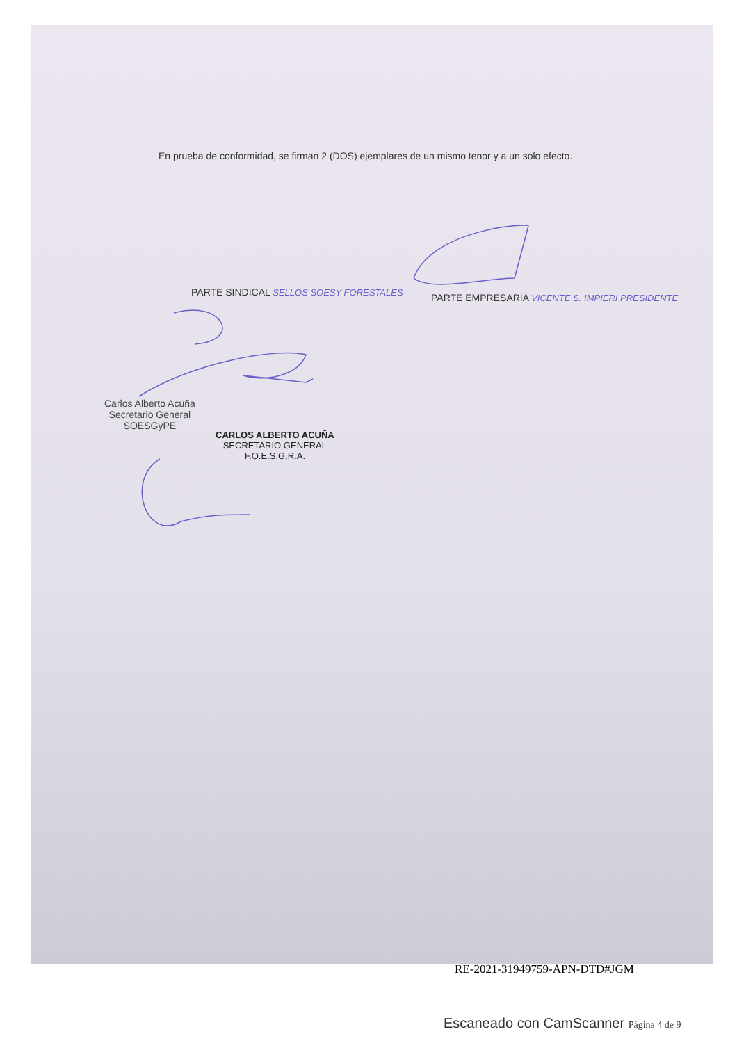En prueba de conformidad, se firman 2 (DOS) ejemplares de un mismo tenor y a un solo efecto.
PARTE SINDICAL SELLOS SOESY FORESTALES
PARTE EMPRESARIA VICENTE S. IMPIERI PRESIDENTE
Carlos Alberto Acuña
Secretario General
SOESGyPE
CARLOS ALBERTO ACUÑA
SECRETARIO GENERAL
F.O.E.S.G.R.A.
RE-2021-31949759-APN-DTD#JGM
Escaneado con CamScanner Página 4 de 9